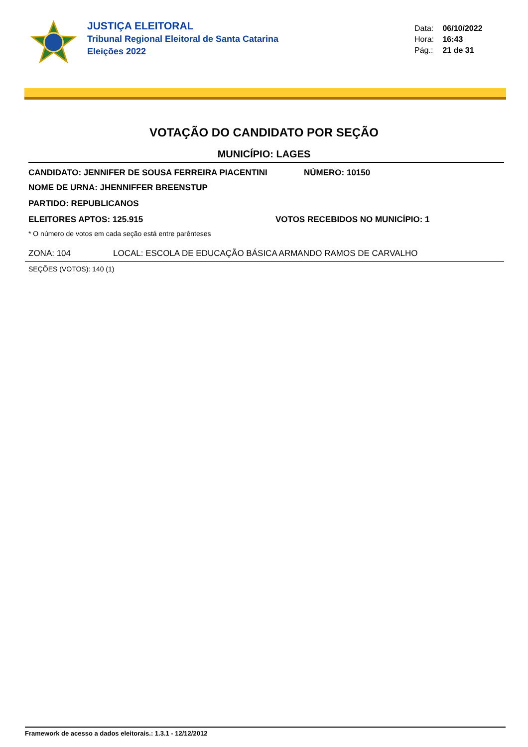JUSTIÇA ELEITORAL
Tribunal Regional Eleitoral de Santa Catarina
Eleições 2022
Data: 06/10/2022
Hora: 16:43
Pág.: 21 de 31
VOTAÇÃO DO CANDIDATO POR SEÇÃO
MUNICÍPIO: LAGES
CANDIDATO: JENNIFER DE SOUSA FERREIRA PIACENTINI NÚMERO: 10150
NOME DE URNA: JHENNIFFER BREENSTUP
PARTIDO: REPUBLICANOS
ELEITORES APTOS: 125.915 VOTOS RECEBIDOS NO MUNICÍPIO: 1
* O número de votos em cada seção está entre parênteses
ZONA: 104 LOCAL: ESCOLA DE EDUCAÇÃO BÁSICA ARMANDO RAMOS DE CARVALHO
SEÇÕES (VOTOS): 140 (1)
Framework de acesso a dados eleitorais.: 1.3.1 - 12/12/2012